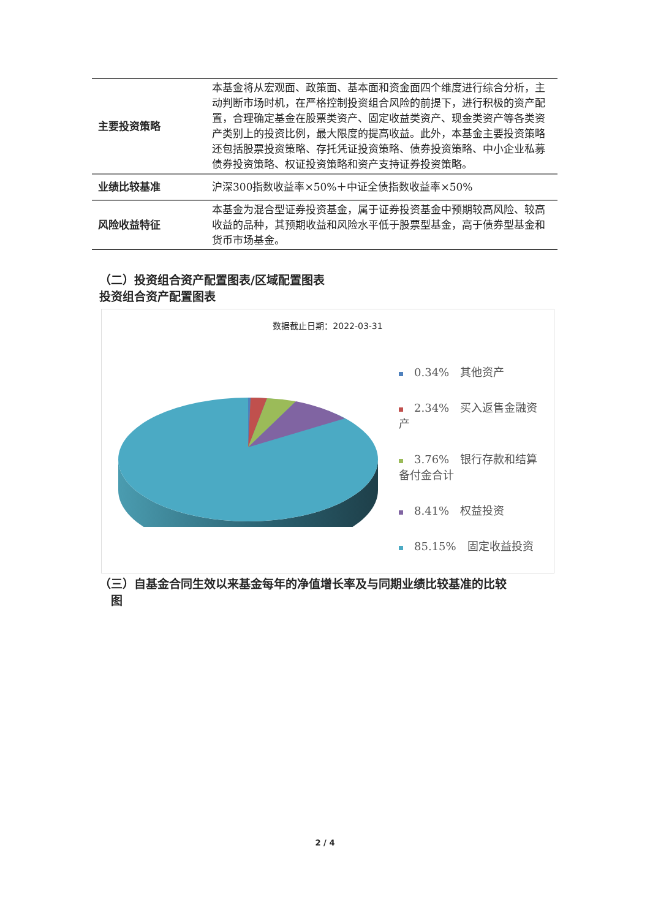| 主要投资策略 | 本基金将从宏观面、政策面、基本面和资金面四个维度进行综合分析，主动判断市场时机，在严格控制投资组合风险的前提下，进行积极的资产配置，合理确定基金在股票类资产、固定收益类资产、现金类资产等各类资产类别上的投资比例，最大限度的提高收益。此外，本基金主要投资策略还包括股票投资策略、存托凭证投资策略、债券投资策略、中小企业私募债券投资策略、权证投资策略和资产支持证券投资策略。 |
| 业绩比较基准 | 沪深300指数收益率×50%＋中证全债指数收益率×50% |
| 风险收益特征 | 本基金为混合型证券投资基金，属于证券投资基金中预期较高风险、较高收益的品种，其预期收益和风险水平低于股票型基金，高于债券型基金和货币市场基金。 |
（二）投资组合资产配置图表/区域配置图表
投资组合资产配置图表
数据截止日期：2022-03-31
0.34%　其他资产
2.34%　买入返售金融资产
3.76%　银行存款和结算备付金合计
8.41%　权益投资
85.15%　固定收益投资
（三）自基金合同生效以来基金每年的净值增长率及与同期业绩比较基准的比较
　图
2 / 4